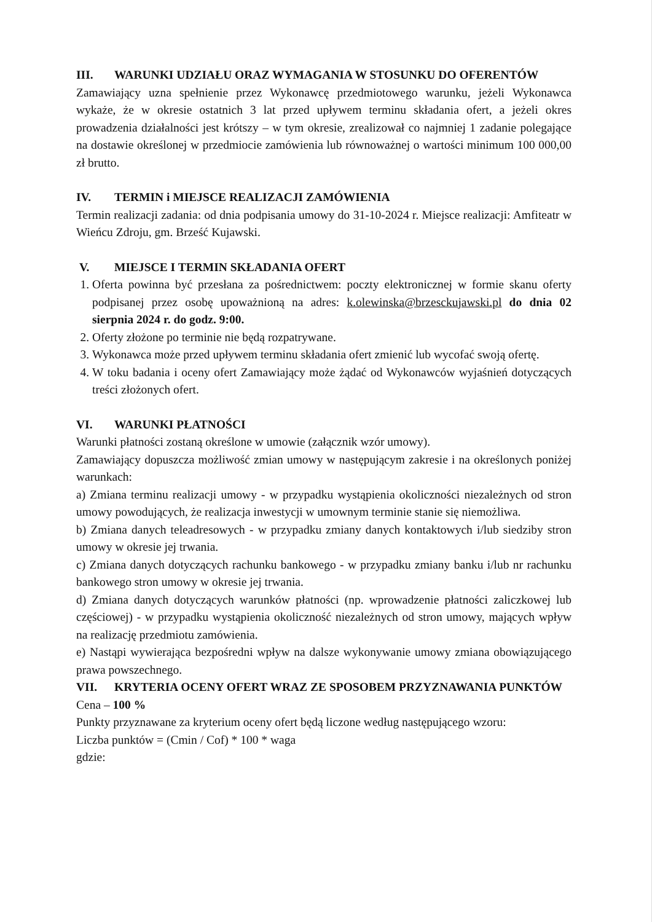III. WARUNKI UDZIAŁU ORAZ WYMAGANIA W STOSUNKU DO OFERENTÓW
Zamawiający uzna spełnienie przez Wykonawcę przedmiotowego warunku, jeżeli Wykonawca wykaże, że w okresie ostatnich 3 lat przed upływem terminu składania ofert, a jeżeli okres prowadzenia działalności jest krótszy – w tym okresie, zrealizował co najmniej 1 zadanie polegające na dostawie określonej w przedmiocie zamówienia lub równoważnej o wartości minimum 100 000,00 zł brutto.
IV. TERMIN i MIEJSCE REALIZACJI ZAMÓWIENIA
Termin realizacji zadania: od dnia podpisania umowy do 31-10-2024 r. Miejsce realizacji: Amfiteatr w Wieńcu Zdroju, gm. Brześć Kujawski.
V. MIEJSCE I TERMIN SKŁADANIA OFERT
1. Oferta powinna być przesłana za pośrednictwem: poczty elektronicznej w formie skanu oferty podpisanej przez osobę upoważnioną na adres: k.olewinska@brzesckujawski.pl do dnia 02 sierpnia 2024 r. do godz. 9:00.
2. Oferty złożone po terminie nie będą rozpatrywane.
3. Wykonawca może przed upływem terminu składania ofert zmienić lub wycofać swoją ofertę.
4. W toku badania i oceny ofert Zamawiający może żądać od Wykonawców wyjaśnień dotyczących treści złożonych ofert.
VI. WARUNKI PŁATNOŚCI
Warunki płatności zostaną określone w umowie (załącznik wzór umowy).
Zamawiający dopuszcza możliwość zmian umowy w następującym zakresie i na określonych poniżej warunkach:
a) Zmiana terminu realizacji umowy - w przypadku wystąpienia okoliczności niezależnych od stron umowy powodujących, że realizacja inwestycji w umownym terminie stanie się niemożliwa.
b) Zmiana danych teleadresowych - w przypadku zmiany danych kontaktowych i/lub siedziby stron umowy w okresie jej trwania.
c) Zmiana danych dotyczących rachunku bankowego - w przypadku zmiany banku i/lub nr rachunku bankowego stron umowy w okresie jej trwania.
d) Zmiana danych dotyczących warunków płatności (np. wprowadzenie płatności zaliczkowej lub częściowej) - w przypadku wystąpienia okoliczność niezależnych od stron umowy, mających wpływ na realizację przedmiotu zamówienia.
e) Nastąpi wywierająca bezpośredni wpływ na dalsze wykonywanie umowy zmiana obowiązującego prawa powszechnego.
VII. KRYTERIA OCENY OFERT WRAZ ZE SPOSOBEM PRZYZNAWANIA PUNKTÓW
Cena – 100 %
Punkty przyznawane za kryterium oceny ofert będą liczone według następującego wzoru:
Liczba punktów = (Cmin / Cof) * 100 * waga
gdzie: